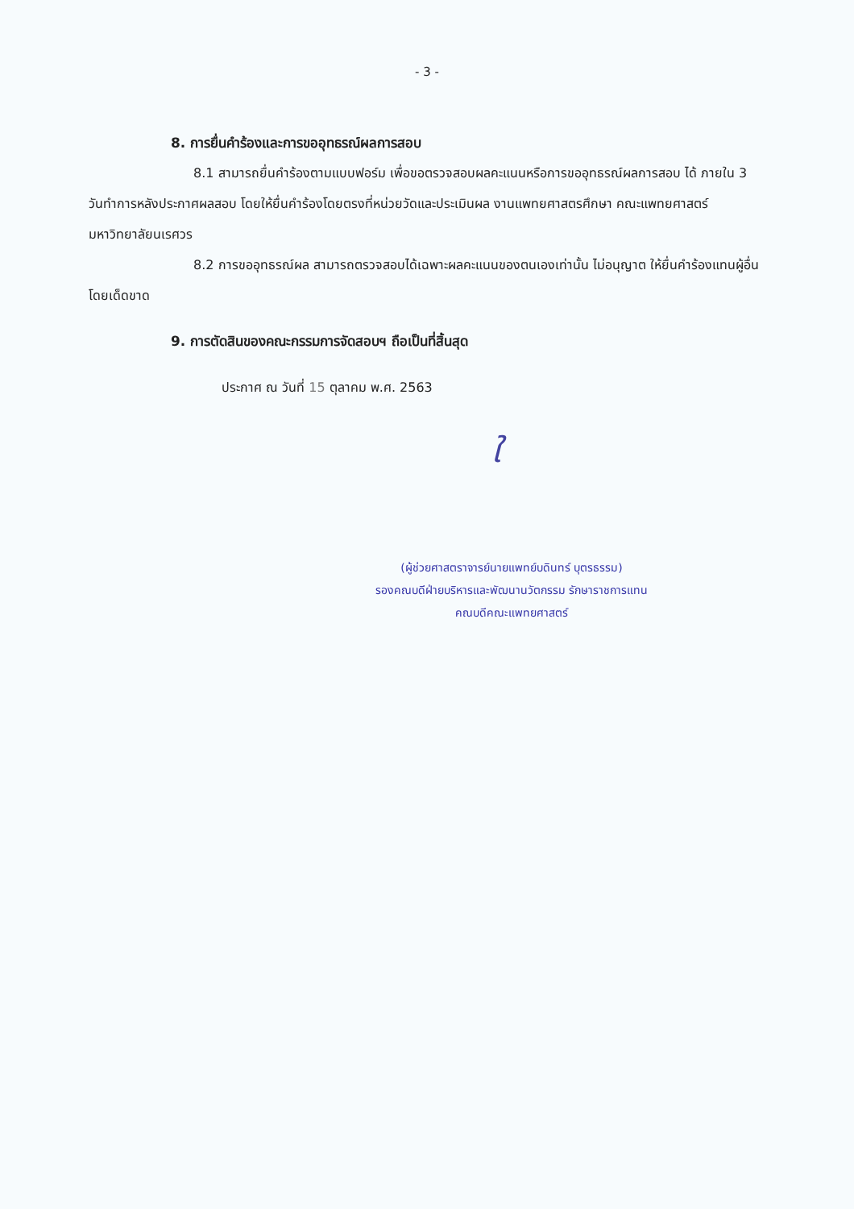- 3 -
8. การยื่นคำร้องและการขออุทธรณ์ผลการสอบ
8.1 สามารถยื่นคำร้องตามแบบฟอร์ม เพื่อขอตรวจสอบผลคะแนนหรือการขออุทธรณ์ผลการสอบ ได้ ภายใน 3 วันทำการหลังประกาศผลสอบ โดยให้ยื่นคำร้องโดยตรงที่หน่วยวัดและประเมินผล งานแพทยศาสตรศึกษา คณะแพทยศาสตร์ มหาวิทยาลัยนเรศวร
8.2 การขออุทธรณ์ผล สามารถตรวจสอบได้เฉพาะผลคะแนนของตนเองเท่านั้น ไม่อนุญาต ให้ยื่นคำร้องแทนผู้อื่นโดยเด็ดขาด
9. การตัดสินของคณะกรรมการจัดสอบฯ ถือเป็นที่สิ้นสุด
ประกาศ ณ วันที่ 15 ตุลาคม พ.ศ. 2563
ใ
(ผู้ช่วยศาสตราจารย์นายแพทย์บดินทร์ บุตรธรรม)
รองคณบดีฝ่ายบริหารและพัฒนานวัตกรรม รักษาราชการแทน
คณบดีคณะแพทยศาสตร์